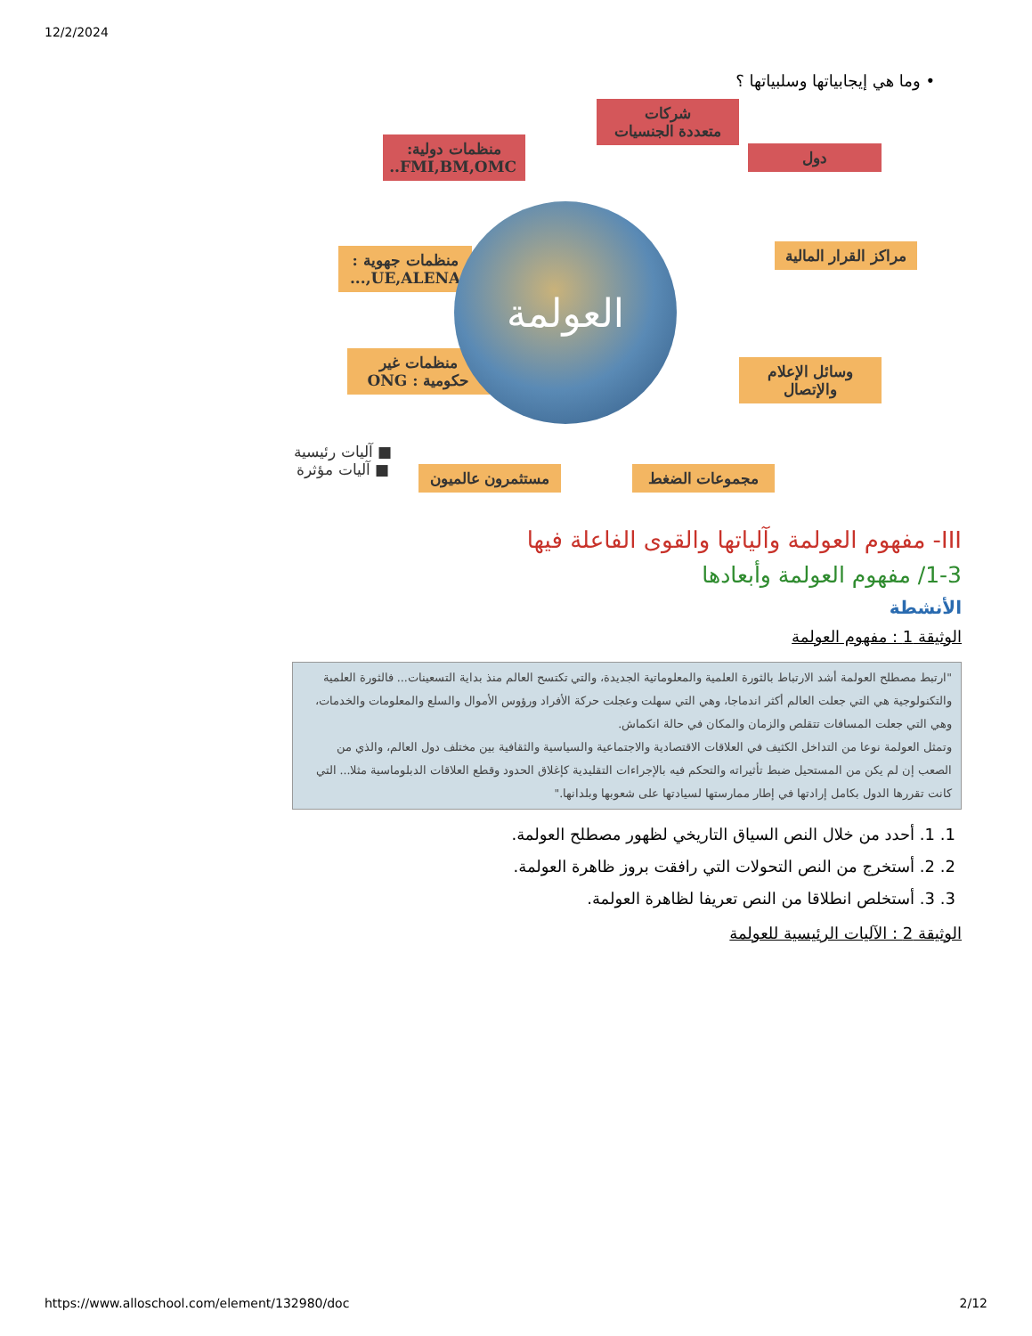12/2/2024
• وما هي إيجابياتها وسلبياتها ؟
شركات
متعددة الجنسيات
منظمات دولية:
FMI,BM,OMC..
دول
منظمات جهوية :
UE,ALENA,...
مراكز القرار المالية
منظمات غير
حكومية : ONG
وسائل الإعلام
والإتصال
العولمة
■ آليات رئيسية
■ آليات مؤثرة
مستثمرون عالميون
مجموعات الضغط
III- مفهوم العولمة وآلياتها والقوى الفاعلة فيها
1-3/ مفهوم العولمة وأبعادها
الأنشطة
الوثيقة 1 : مفهوم العولمة
"ارتبط مصطلح العولمة أشد الارتباط بالثورة العلمية والمعلوماتية الجديدة، والتي تكتسح العالم منذ بداية التسعينات... فالثورة العلمية والتكنولوجية هي التي جعلت العالم أكثر اندماجا، وهي التي سهلت وعجلت حركة الأفراد ورؤوس الأموال والسلع والمعلومات والخدمات، وهي التي جعلت المسافات تتقلص والزمان والمكان في حالة انكماش.
وتمثل العولمة نوعا من التداخل الكثيف في العلاقات الاقتصادية والاجتماعية والسياسية والثقافية بين مختلف دول العالم، والذي من الصعب إن لم يكن من المستحيل ضبط تأثيراته والتحكم فيه بالإجراءات التقليدية كإغلاق الحدود وقطع العلاقات الدبلوماسية مثلا... التي كانت تقررها الدول بكامل إرادتها في إطار ممارستها لسيادتها على شعوبها وبلدانها."
1. 1. أحدد من خلال النص السياق التاريخي لظهور مصطلح العولمة.
2. 2. أستخرج من النص التحولات التي رافقت بروز ظاهرة العولمة.
3. 3. أستخلص انطلاقا من النص تعريفا لظاهرة العولمة.
الوثيقة 2 : الآليات الرئيسية للعولمة
https://www.alloschool.com/element/132980/doc 2/12